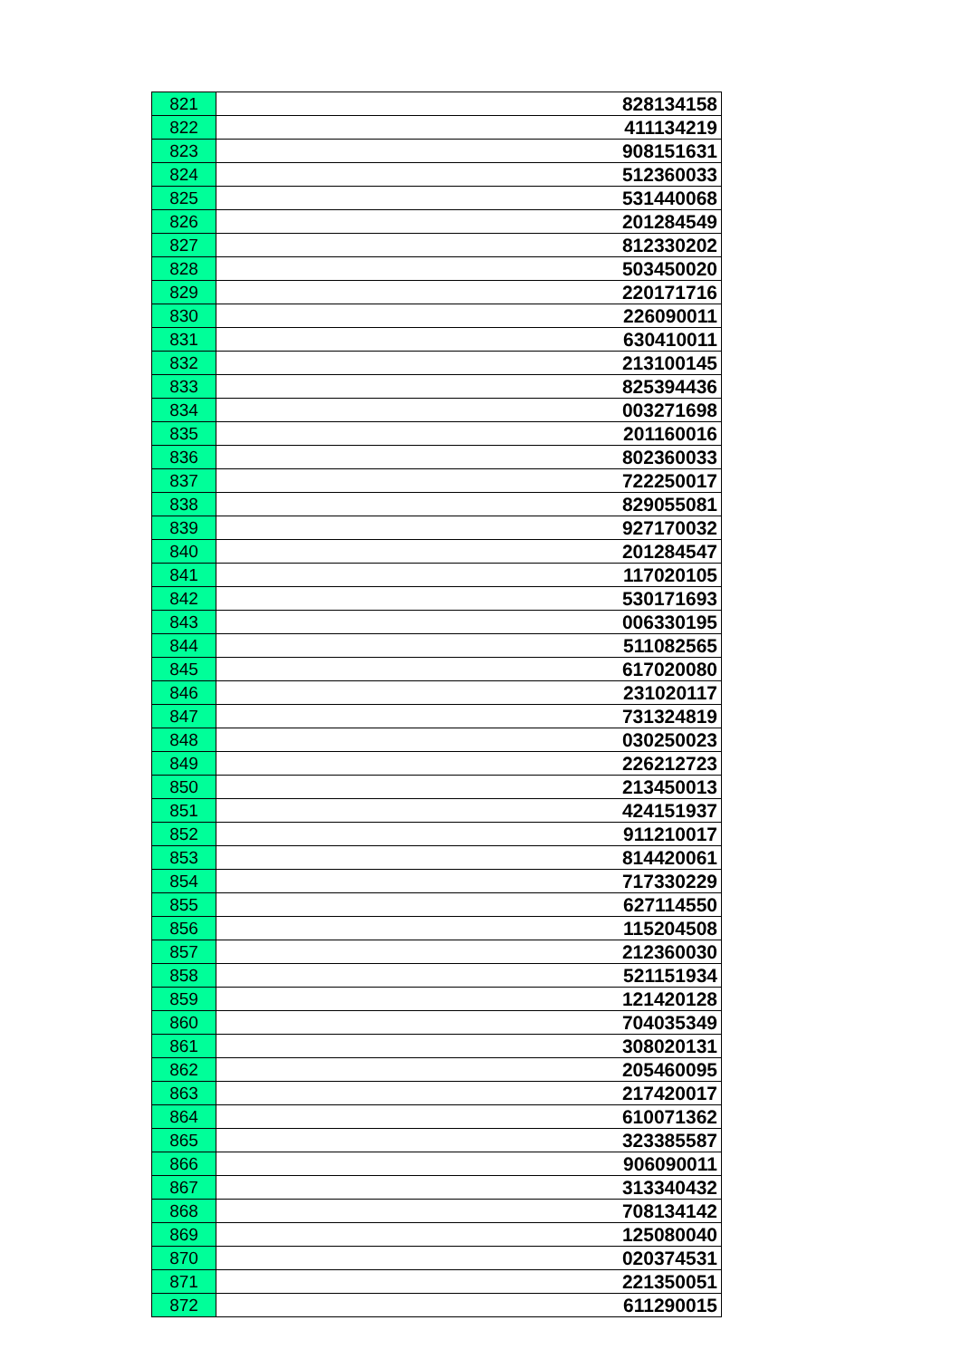| 821 | 828134158 |
| 822 | 411134219 |
| 823 | 908151631 |
| 824 | 512360033 |
| 825 | 531440068 |
| 826 | 201284549 |
| 827 | 812330202 |
| 828 | 503450020 |
| 829 | 220171716 |
| 830 | 226090011 |
| 831 | 630410011 |
| 832 | 213100145 |
| 833 | 825394436 |
| 834 | 003271698 |
| 835 | 201160016 |
| 836 | 802360033 |
| 837 | 722250017 |
| 838 | 829055081 |
| 839 | 927170032 |
| 840 | 201284547 |
| 841 | 117020105 |
| 842 | 530171693 |
| 843 | 006330195 |
| 844 | 511082565 |
| 845 | 617020080 |
| 846 | 231020117 |
| 847 | 731324819 |
| 848 | 030250023 |
| 849 | 226212723 |
| 850 | 213450013 |
| 851 | 424151937 |
| 852 | 911210017 |
| 853 | 814420061 |
| 854 | 717330229 |
| 855 | 627114550 |
| 856 | 115204508 |
| 857 | 212360030 |
| 858 | 521151934 |
| 859 | 121420128 |
| 860 | 704035349 |
| 861 | 308020131 |
| 862 | 205460095 |
| 863 | 217420017 |
| 864 | 610071362 |
| 865 | 323385587 |
| 866 | 906090011 |
| 867 | 313340432 |
| 868 | 708134142 |
| 869 | 125080040 |
| 870 | 020374531 |
| 871 | 221350051 |
| 872 | 611290015 |